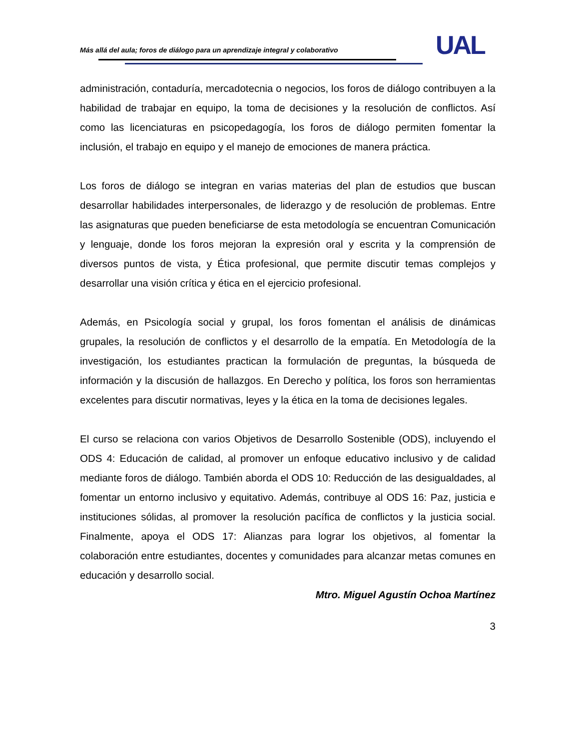Más allá del aula; foros de diálogo para un aprendizaje integral y colaborativo
UAL
administración, contaduría, mercadotecnia o negocios, los foros de diálogo contribuyen a la habilidad de trabajar en equipo, la toma de decisiones y la resolución de conflictos. Así como las licenciaturas en psicopedagogía, los foros de diálogo permiten fomentar la inclusión, el trabajo en equipo y el manejo de emociones de manera práctica.
Los foros de diálogo se integran en varias materias del plan de estudios que buscan desarrollar habilidades interpersonales, de liderazgo y de resolución de problemas. Entre las asignaturas que pueden beneficiarse de esta metodología se encuentran Comunicación y lenguaje, donde los foros mejoran la expresión oral y escrita y la comprensión de diversos puntos de vista, y Ética profesional, que permite discutir temas complejos y desarrollar una visión crítica y ética en el ejercicio profesional.
Además, en Psicología social y grupal, los foros fomentan el análisis de dinámicas grupales, la resolución de conflictos y el desarrollo de la empatía. En Metodología de la investigación, los estudiantes practican la formulación de preguntas, la búsqueda de información y la discusión de hallazgos. En Derecho y política, los foros son herramientas excelentes para discutir normativas, leyes y la ética en la toma de decisiones legales.
El curso se relaciona con varios Objetivos de Desarrollo Sostenible (ODS), incluyendo el ODS 4: Educación de calidad, al promover un enfoque educativo inclusivo y de calidad mediante foros de diálogo. También aborda el ODS 10: Reducción de las desigualdades, al fomentar un entorno inclusivo y equitativo. Además, contribuye al ODS 16: Paz, justicia e instituciones sólidas, al promover la resolución pacífica de conflictos y la justicia social. Finalmente, apoya el ODS 17: Alianzas para lograr los objetivos, al fomentar la colaboración entre estudiantes, docentes y comunidades para alcanzar metas comunes en educación y desarrollo social.
Mtro. Miguel Agustín Ochoa Martínez
3